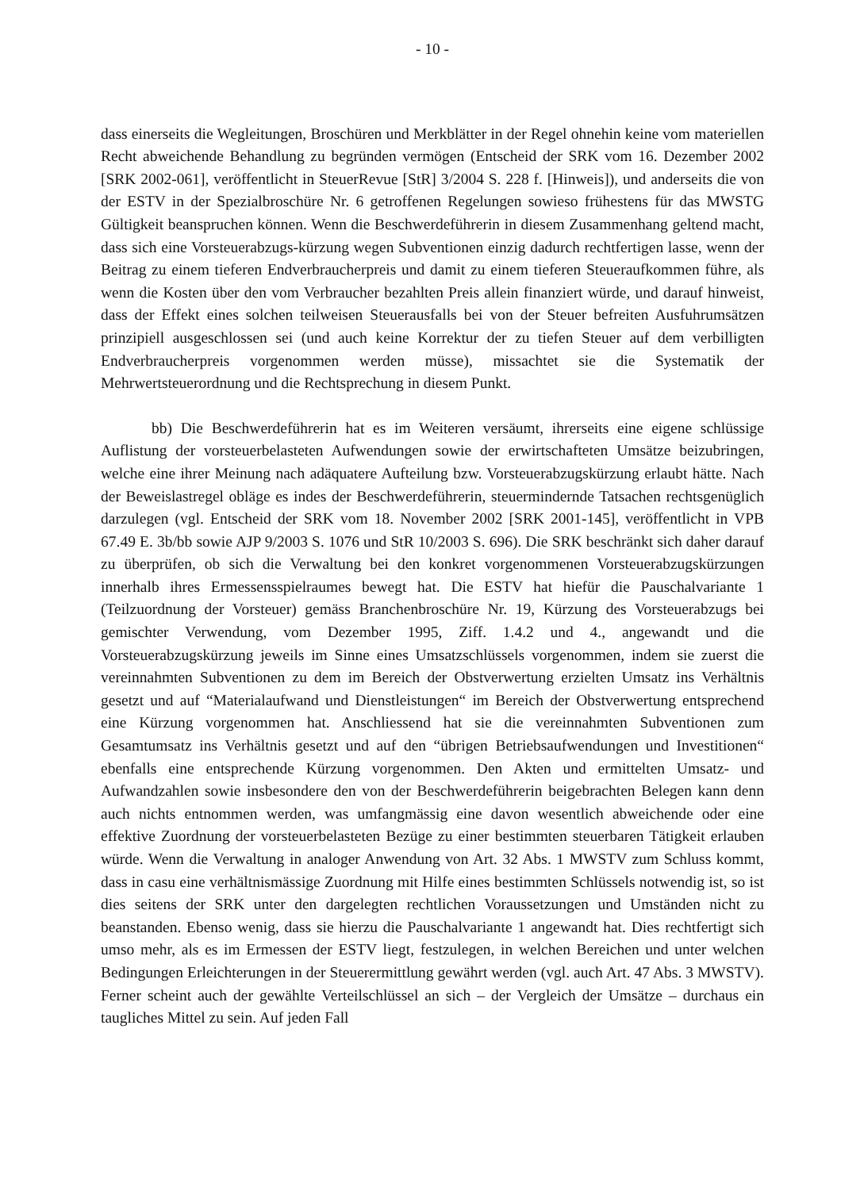- 10 -
dass einerseits die Wegleitungen, Broschüren und Merkblätter in der Regel ohnehin keine vom materiellen Recht abweichende Behandlung zu begründen vermögen (Entscheid der SRK vom 16. Dezember 2002 [SRK 2002-061], veröffentlicht in SteuerRevue [StR] 3/2004 S. 228 f. [Hinweis]), und anderseits die von der ESTV in der Spezialbroschüre Nr. 6 getroffenen Regelungen sowieso frühestens für das MWSTG Gültigkeit beanspruchen können. Wenn die Beschwerdeführerin in diesem Zusammenhang geltend macht, dass sich eine Vorsteuerabzugs-kürzung wegen Subventionen einzig dadurch rechtfertigen lasse, wenn der Beitrag zu einem tieferen Endverbraucherpreis und damit zu einem tieferen Steueraufkommen führe, als wenn die Kosten über den vom Verbraucher bezahlten Preis allein finanziert würde, und darauf hinweist, dass der Effekt eines solchen teilweisen Steuerausfalls bei von der Steuer befreiten Ausfuhrumsätzen prinzipiell ausgeschlossen sei (und auch keine Korrektur der zu tiefen Steuer auf dem verbilligten Endverbraucherpreis vorgenommen werden müsse), missachtet sie die Systematik der Mehrwertsteuerordnung und die Rechtsprechung in diesem Punkt.
bb) Die Beschwerdeführerin hat es im Weiteren versäumt, ihrerseits eine eigene schlüssige Auflistung der vorsteuerbelasteten Aufwendungen sowie der erwirtschafteten Umsätze beizubringen, welche eine ihrer Meinung nach adäquatere Aufteilung bzw. Vorsteuerabzugskürzung erlaubt hätte. Nach der Beweislastregel obläge es indes der Beschwerdeführerin, steuermindernde Tatsachen rechtsgenüglich darzulegen (vgl. Entscheid der SRK vom 18. November 2002 [SRK 2001-145], veröffentlicht in VPB 67.49 E. 3b/bb sowie AJP 9/2003 S. 1076 und StR 10/2003 S. 696). Die SRK beschränkt sich daher darauf zu überprüfen, ob sich die Verwaltung bei den konkret vorgenommenen Vorsteuerabzugskürzungen innerhalb ihres Ermessensspielraumes bewegt hat. Die ESTV hat hiefür die Pauschalvariante 1 (Teilzuordnung der Vorsteuer) gemäss Branchenbroschüre Nr. 19, Kürzung des Vorsteuerabzugs bei gemischter Verwendung, vom Dezember 1995, Ziff. 1.4.2 und 4., angewandt und die Vorsteuerabzugskürzung jeweils im Sinne eines Umsatzschlüssels vorgenommen, indem sie zuerst die vereinnahmten Subventionen zu dem im Bereich der Obstverwertung erzielten Umsatz ins Verhältnis gesetzt und auf “Materialaufwand und Dienstleistungen“ im Bereich der Obstverwertung entsprechend eine Kürzung vorgenommen hat. Anschliessend hat sie die vereinnahmten Subventionen zum Gesamtumsatz ins Verhältnis gesetzt und auf den “übrigen Betriebsaufwendungen und Investitionen“ ebenfalls eine entsprechende Kürzung vorgenommen. Den Akten und ermittelten Umsatz- und Aufwandzahlen sowie insbesondere den von der Beschwerdeführerin beigebrachten Belegen kann denn auch nichts entnommen werden, was umfangmässig eine davon wesentlich abweichende oder eine effektive Zuordnung der vorsteuerbelasteten Bezüge zu einer bestimmten steuerbaren Tätigkeit erlauben würde. Wenn die Verwaltung in analoger Anwendung von Art. 32 Abs. 1 MWSTV zum Schluss kommt, dass in casu eine verhältnismässige Zuordnung mit Hilfe eines bestimmten Schlüssels notwendig ist, so ist dies seitens der SRK unter den dargelegten rechtlichen Voraussetzungen und Umständen nicht zu beanstanden. Ebenso wenig, dass sie hierzu die Pauschalvariante 1 angewandt hat. Dies rechtfertigt sich umso mehr, als es im Ermessen der ESTV liegt, festzulegen, in welchen Bereichen und unter welchen Bedingungen Erleichterungen in der Steuerermittlung gewährt werden (vgl. auch Art. 47 Abs. 3 MWSTV). Ferner scheint auch der gewählte Verteilschlüssel an sich – der Vergleich der Umsätze – durchaus ein taugliches Mittel zu sein. Auf jeden Fall